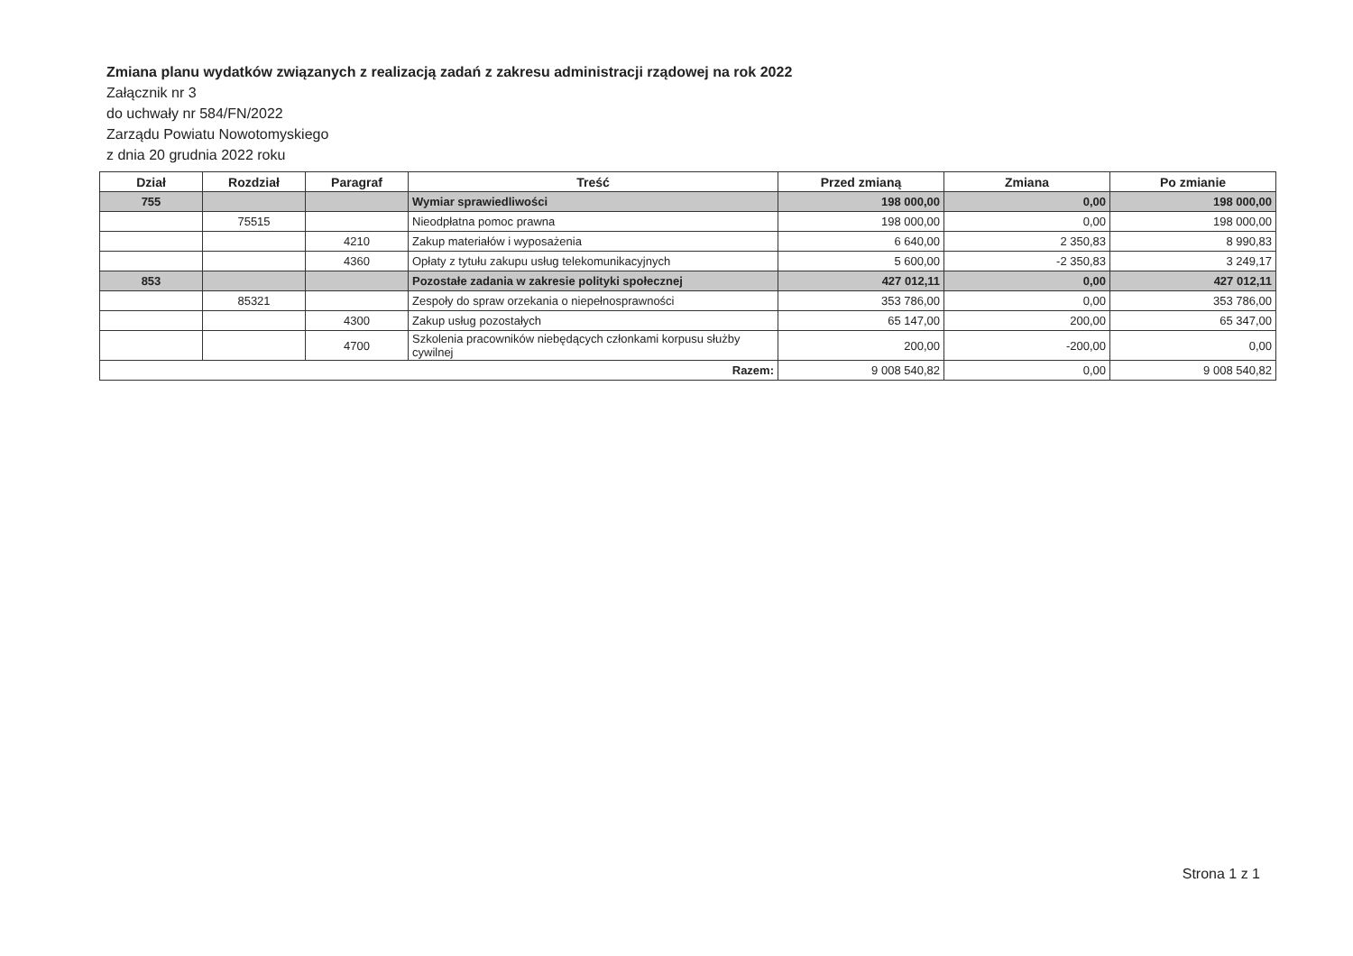Zmiana planu wydatków związanych z realizacją zadań z zakresu administracji rządowej na rok 2022
Załącznik nr 3
do uchwały nr 584/FN/2022
Zarządu Powiatu Nowotomyskiego
z dnia 20 grudnia 2022 roku
| Dział | Rozdział | Paragraf | Treść | Przed zmianą | Zmiana | Po zmianie |
| --- | --- | --- | --- | --- | --- | --- |
| 755 | | | Wymiar sprawiedliwości | 198 000,00 | 0,00 | 198 000,00 |
| | 75515 | | Nieodpłatna pomoc prawna | 198 000,00 | 0,00 | 198 000,00 |
| | | 4210 | Zakup materiałów i wyposażenia | 6 640,00 | 2 350,83 | 8 990,83 |
| | | 4360 | Opłaty z tytułu zakupu usług telekomunikacyjnych | 5 600,00 | -2 350,83 | 3 249,17 |
| 853 | | | Pozostałe zadania w zakresie polityki społecznej | 427 012,11 | 0,00 | 427 012,11 |
| | 85321 | | Zespoły do spraw orzekania o niepełnosprawności | 353 786,00 | 0,00 | 353 786,00 |
| | | 4300 | Zakup usług pozostałych | 65 147,00 | 200,00 | 65 347,00 |
| | | 4700 | Szkolenia pracowników niebędących członkami korpusu służby cywilnej | 200,00 | -200,00 | 0,00 |
| Razem: | | | | 9 008 540,82 | 0,00 | 9 008 540,82 |
Strona 1 z 1